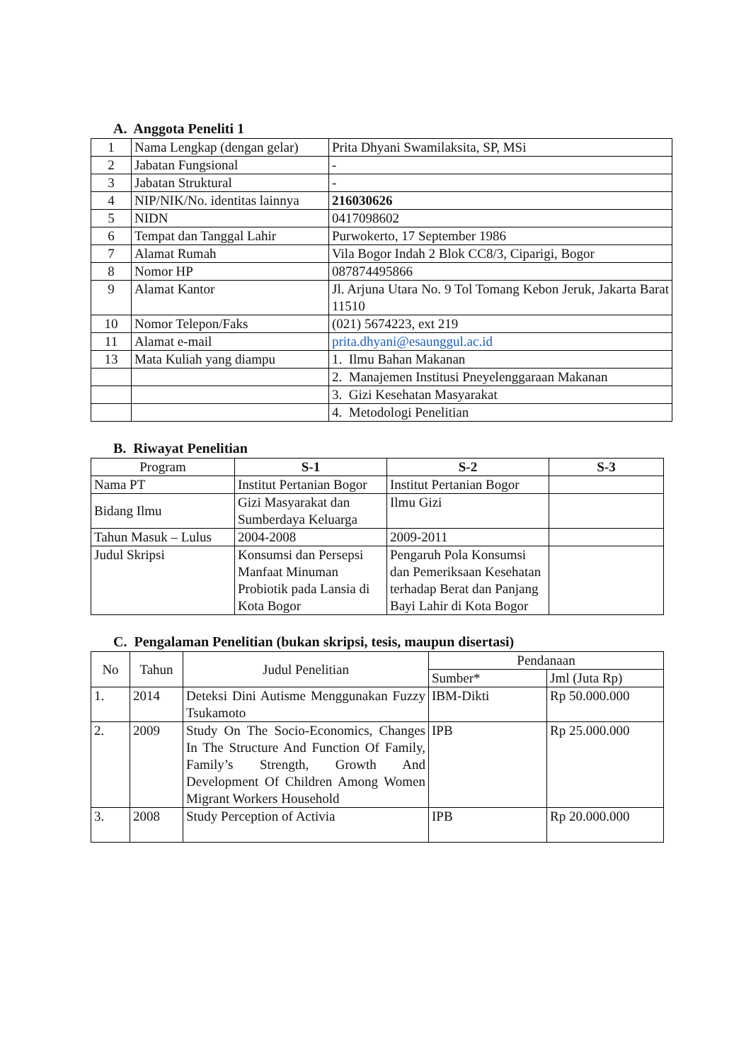A. Anggota Peneliti 1
| 1 | Nama Lengkap (dengan gelar) | Prita Dhyani Swamilaksita, SP, MSi |
| 2 | Jabatan Fungsional | - |
| 3 | Jabatan Struktural | - |
| 4 | NIP/NIK/No. identitas lainnya | 216030626 |
| 5 | NIDN | 0417098602 |
| 6 | Tempat dan Tanggal Lahir | Purwokerto, 17 September 1986 |
| 7 | Alamat Rumah | Vila Bogor Indah 2 Blok CC8/3, Ciparigi, Bogor |
| 8 | Nomor HP | 087874495866 |
| 9 | Alamat Kantor | Jl. Arjuna Utara No. 9 Tol Tomang Kebon Jeruk, Jakarta Barat 11510 |
| 10 | Nomor Telepon/Faks | (021) 5674223, ext 219 |
| 11 | Alamat e-mail | prita.dhyani@esaunggul.ac.id |
| 13 | Mata Kuliah yang diampu | 1. Ilmu Bahan Makanan |
| | | 2. Manajemen Institusi Pneyelenggaraan Makanan |
| | | 3. Gizi Kesehatan Masyarakat |
| | | 4. Metodologi Penelitian |
B. Riwayat Penelitian
| Program | S-1 | S-2 | S-3 |
| --- | --- | --- | --- |
| Nama PT | Institut Pertanian Bogor | Institut Pertanian Bogor | |
| Bidang Ilmu | Gizi Masyarakat dan Sumberdaya Keluarga | Ilmu Gizi | |
| Tahun Masuk – Lulus | 2004-2008 | 2009-2011 | |
| Judul Skripsi | Konsumsi dan Persepsi Manfaat Minuman Probiotik pada Lansia di Kota Bogor | Pengaruh Pola Konsumsi dan Pemeriksaan Kesehatan terhadap Berat dan Panjang Bayi Lahir di Kota Bogor | |
C. Pengalaman Penelitian (bukan skripsi, tesis, maupun disertasi)
| No | Tahun | Judul Penelitian | Pendanaan | |
| --- | --- | --- | --- | --- |
| | | | Sumber* | Jml (Juta Rp) |
| 1. | 2014 | Deteksi Dini Autisme Menggunakan Fuzzy Tsukamoto | IBM-Dikti | Rp 50.000.000 |
| 2. | 2009 | Study On The Socio-Economics, Changes In The Structure And Function Of Family, Family’s Strength, Growth And Development Of Children Among Women Migrant Workers Household | IPB | Rp 25.000.000 |
| 3. | 2008 | Study Perception of Activia | IPB | Rp 20.000.000 |